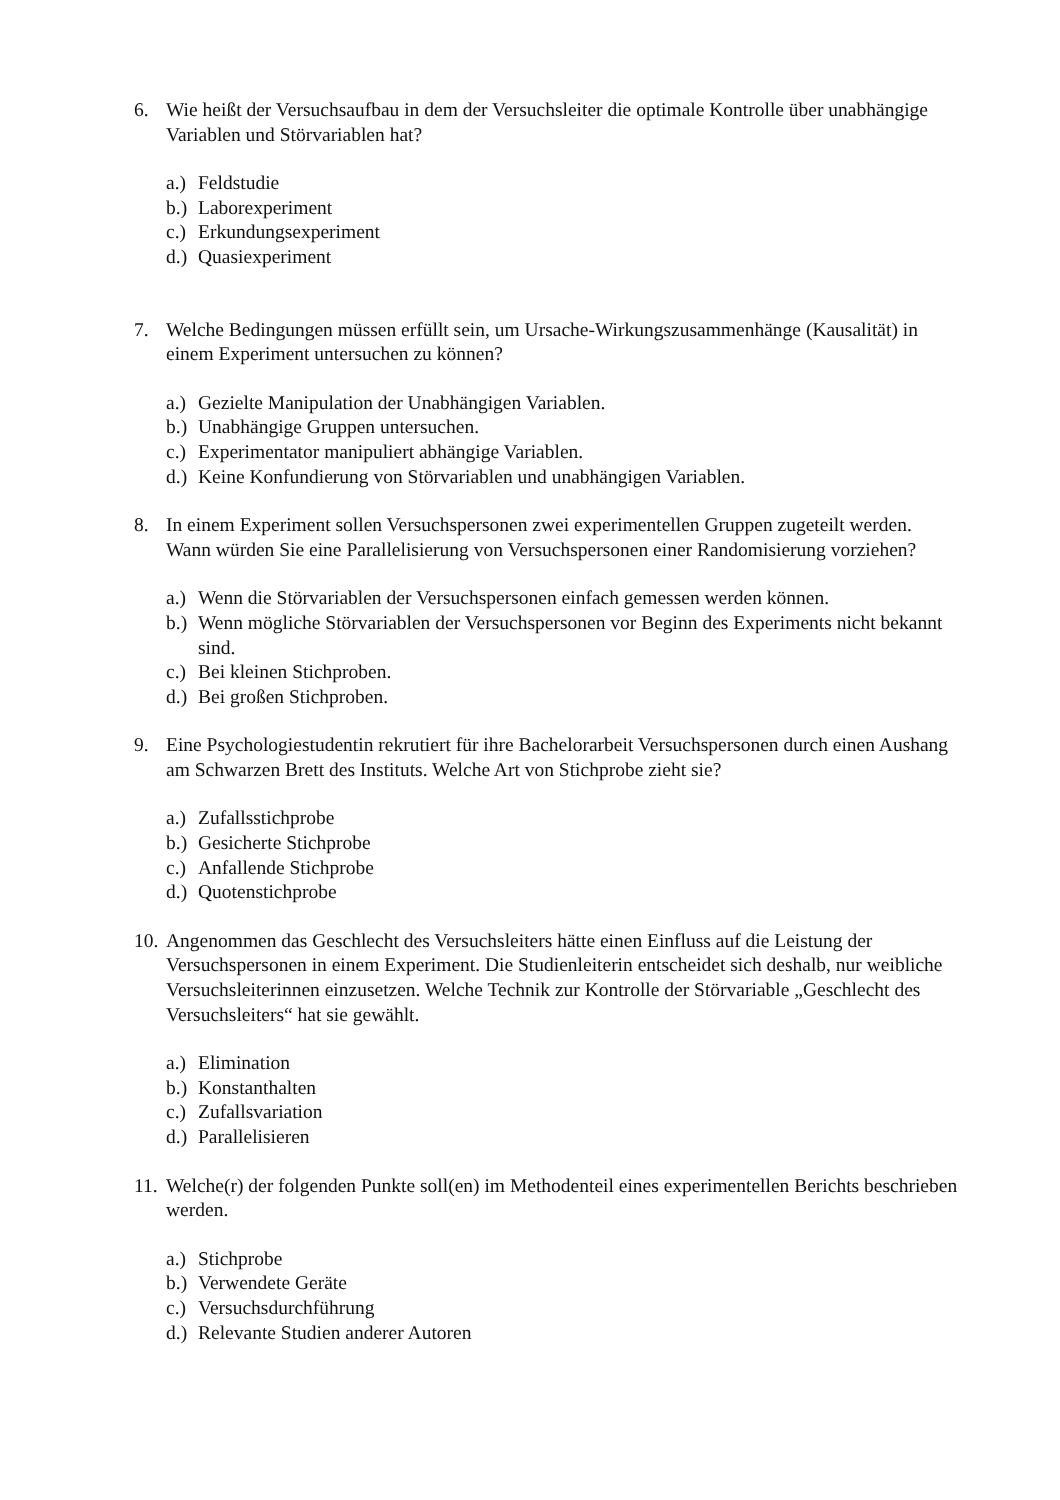6. Wie heißt der Versuchsaufbau in dem der Versuchsleiter die optimale Kontrolle über unabhängige Variablen und Störvariablen hat?
a.) Feldstudie
b.) Laborexperiment
c.) Erkundungsexperiment
d.) Quasiexperiment
7. Welche Bedingungen müssen erfüllt sein, um Ursache-Wirkungszusammenhänge (Kausalität) in einem Experiment untersuchen zu können?
a.) Gezielte Manipulation der Unabhängigen Variablen.
b.) Unabhängige Gruppen untersuchen.
c.) Experimentator manipuliert abhängige Variablen.
d.) Keine Konfundierung von Störvariablen und unabhängigen Variablen.
8. In einem Experiment sollen Versuchspersonen zwei experimentellen Gruppen zugeteilt werden. Wann würden Sie eine Parallelisierung von Versuchspersonen einer Randomisierung vorziehen?
a.) Wenn die Störvariablen der Versuchspersonen einfach gemessen werden können.
b.) Wenn mögliche Störvariablen der Versuchspersonen vor Beginn des Experiments nicht bekannt sind.
c.) Bei kleinen Stichproben.
d.) Bei großen Stichproben.
9. Eine Psychologiestudentin rekrutiert für ihre Bachelorarbeit Versuchspersonen durch einen Aushang am Schwarzen Brett des Instituts. Welche Art von Stichprobe zieht sie?
a.) Zufallsstichprobe
b.) Gesicherte Stichprobe
c.) Anfallende Stichprobe
d.) Quotenstichprobe
10. Angenommen das Geschlecht des Versuchsleiters hätte einen Einfluss auf die Leistung der Versuchspersonen in einem Experiment. Die Studienleiterin entscheidet sich deshalb, nur weibliche Versuchsleiterinnen einzusetzen. Welche Technik zur Kontrolle der Störvariable „Geschlecht des Versuchsleiters“ hat sie gewählt.
a.) Elimination
b.) Konstanthalten
c.) Zufallsvariation
d.) Parallelisieren
11. Welche(r) der folgenden Punkte soll(en) im Methodenteil eines experimentellen Berichts beschrieben werden.
a.) Stichprobe
b.) Verwendete Geräte
c.) Versuchsdurchführung
d.) Relevante Studien anderer Autoren